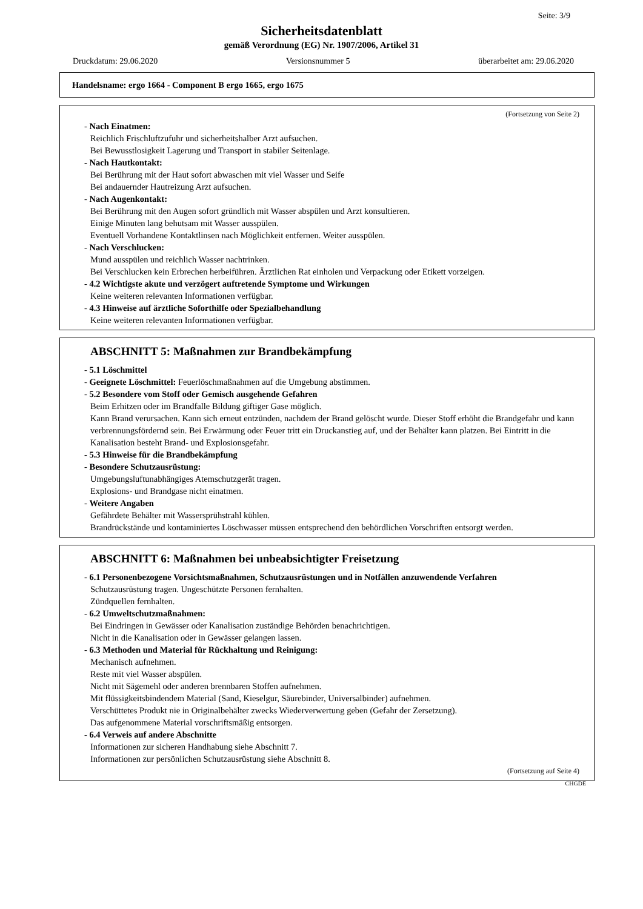Seite: 3/9
Sicherheitsdatenblatt
gemäß Verordnung (EG) Nr. 1907/2006, Artikel 31
Druckdatum: 29.06.2020 Versionsnummer 5 überarbeitet am: 29.06.2020
Handelsname: ergo 1664 - Component B ergo 1665, ergo 1675
(Fortsetzung von Seite 2)
- Nach Einatmen:
Reichlich Frischluftzufuhr und sicherheitshalber Arzt aufsuchen.
Bei Bewusstlosigkeit Lagerung und Transport in stabiler Seitenlage.
- Nach Hautkontakt:
Bei Berührung mit der Haut sofort abwaschen mit viel Wasser und Seife
Bei andauernder Hautreizung Arzt aufsuchen.
- Nach Augenkontakt:
Bei Berührung mit den Augen sofort gründlich mit Wasser abspülen und Arzt konsultieren.
Einige Minuten lang behutsam mit Wasser ausspülen.
Eventuell Vorhandene Kontaktlinsen nach Möglichkeit entfernen. Weiter ausspülen.
- Nach Verschlucken:
Mund ausspülen und reichlich Wasser nachtrinken.
Bei Verschlucken kein Erbrechen herbeiführen. Ärztlichen Rat einholen und Verpackung oder Etikett vorzeigen.
- 4.2 Wichtigste akute und verzögert auftretende Symptome und Wirkungen
Keine weiteren relevanten Informationen verfügbar.
- 4.3 Hinweise auf ärztliche Soforthilfe oder Spezialbehandlung
Keine weiteren relevanten Informationen verfügbar.
ABSCHNITT 5: Maßnahmen zur Brandbekämpfung
- 5.1 Löschmittel
- Geeignete Löschmittel: Feuerlöschmaßnahmen auf die Umgebung abstimmen.
- 5.2 Besondere vom Stoff oder Gemisch ausgehende Gefahren
Beim Erhitzen oder im Brandfalle Bildung giftiger Gase möglich.
Kann Brand verursachen. Kann sich erneut entzünden, nachdem der Brand gelöscht wurde. Dieser Stoff erhöht die Brandgefahr und kann verbrennungsfördernd sein. Bei Erwärmung oder Feuer tritt ein Druckanstieg auf, und der Behälter kann platzen. Bei Eintritt in die Kanalisation besteht Brand- und Explosionsgefahr.
- 5.3 Hinweise für die Brandbekämpfung
- Besondere Schutzausrüstung:
Umgebungsluftunabhängiges Atemschutzgerät tragen.
Explosions- und Brandgase nicht einatmen.
- Weitere Angaben
Gefährdete Behälter mit Wassersprühstrahl kühlen.
Brandrückstände und kontaminiertes Löschwasser müssen entsprechend den behördlichen Vorschriften entsorgt werden.
ABSCHNITT 6: Maßnahmen bei unbeabsichtigter Freisetzung
- 6.1 Personenbezogene Vorsichtsmaßnahmen, Schutzausrüstungen und in Notfällen anzuwendende Verfahren
Schutzausrüstung tragen. Ungeschützte Personen fernhalten.
Zündquellen fernhalten.
- 6.2 Umweltschutzmaßnahmen:
Bei Eindringen in Gewässer oder Kanalisation zuständige Behörden benachrichtigen.
Nicht in die Kanalisation oder in Gewässer gelangen lassen.
- 6.3 Methoden und Material für Rückhaltung und Reinigung:
Mechanisch aufnehmen.
Reste mit viel Wasser abspülen.
Nicht mit Sägemehl oder anderen brennbaren Stoffen aufnehmen.
Mit flüssigkeitsbindendem Material (Sand, Kieselgur, Säurebinder, Universalbinder) aufnehmen.
Verschüttetes Produkt nie in Originalbehälter zwecks Wiederverwertung geben (Gefahr der Zersetzung).
Das aufgenommene Material vorschriftsmäßig entsorgen.
- 6.4 Verweis auf andere Abschnitte
Informationen zur sicheren Handhabung siehe Abschnitt 7.
Informationen zur persönlichen Schutzausrüstung siehe Abschnitt 8.
(Fortsetzung auf Seite 4)
CHGDE